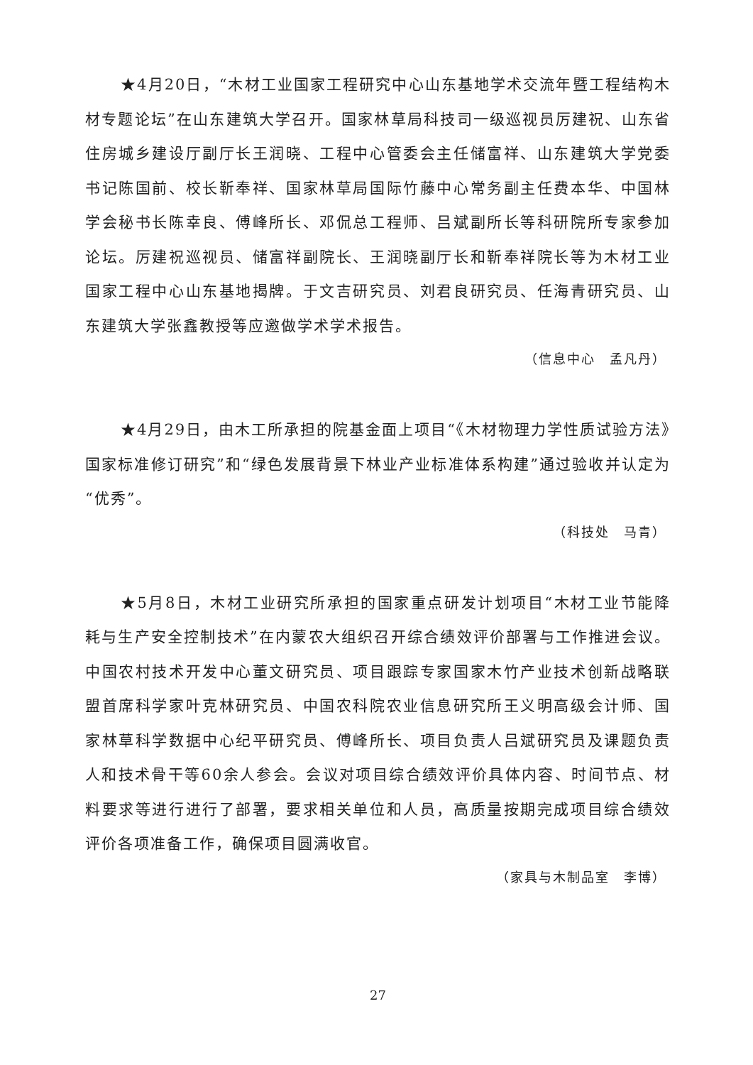★4月20日，“木材工业国家工程研究中心山东基地学术交流年暨工程结构木材专题论坛”在山东建筑大学召开。国家林草局科技司一级巡视员厉建祝、山东省住房城乡建设厅副厅长王润晓、工程中心管委会主任储富祥、山东建筑大学党委书记陈国前、校长靳奉祥、国家林草局国际竹藤中心常务副主任费本华、中国林学会秘书长陈幸良、傅峰所长、邓侃总工程师、吕斌副所长等科研院所专家参加论坛。厉建祝巡视员、储富祥副院长、王润晓副厅长和靳奉祥院长等为木材工业国家工程中心山东基地揭牌。于文吉研究员、刘君良研究员、任海青研究员、山东建筑大学张鑫教授等应邀做学术学术报告。
（信息中心　孟凡丹）
★4月29日，由木工所承担的院基金面上项目“《木材物理力学性质试验方法》国家标准修订研究”和“绿色发展背景下林业产业标准体系构建”通过验收并认定为“优秀”。
（科技处　马青）
★5月8日，木材工业研究所承担的国家重点研发计划项目“木材工业节能降耗与生产安全控制技术”在内蒙农大组织召开综合绩效评价部署与工作推进会议。中国农村技术开发中心董文研究员、项目跟踪专家国家木竹产业技术创新战略联盟首席科学家叶克林研究员、中国农科院农业信息研究所王义明高级会计师、国家林草科学数据中心纪平研究员、傅峰所长、项目负责人吕斌研究员及课题负责人和技术骨干等60余人参会。会议对项目综合绩效评价具体内容、时间节点、材料要求等进行进行了部署，要求相关单位和人员，高质量按期完成项目综合绩效评价各项准备工作，确保项目圆满收官。
（家具与木制品室　李博）
27